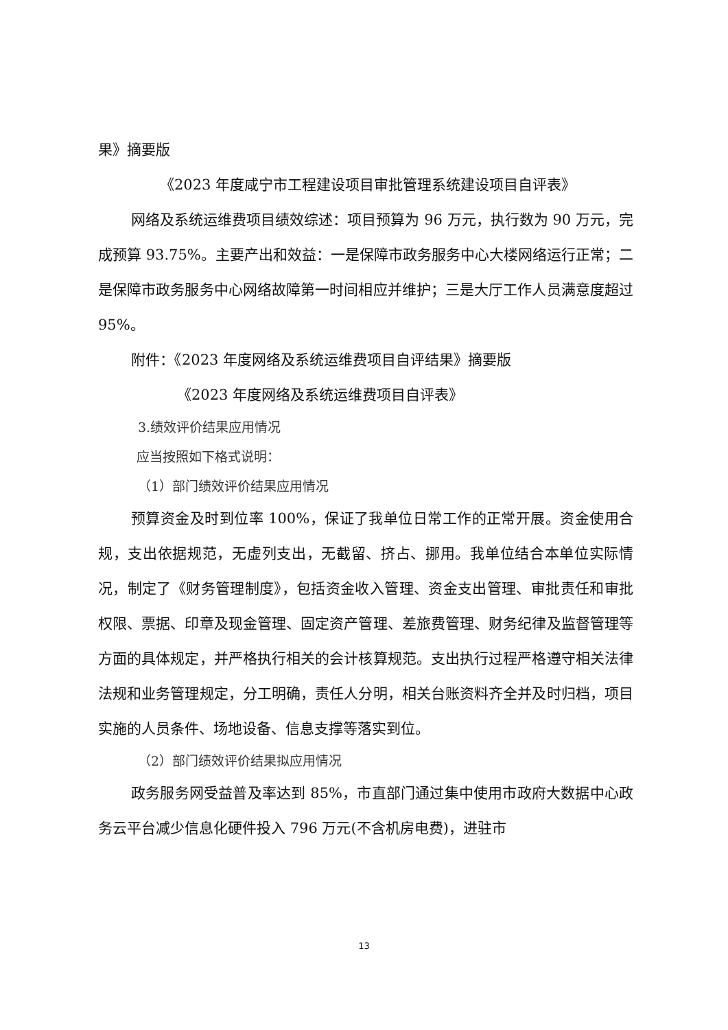果》摘要版
《2023 年度咸宁市工程建设项目审批管理系统建设项目自评表》
网络及系统运维费项目绩效综述：项目预算为 96 万元，执行数为 90 万元，完成预算 93.75%。主要产出和效益：一是保障市政务服务中心大楼网络运行正常；二是保障市政务服务中心网络故障第一时间相应并维护；三是大厅工作人员满意度超过 95%。
附件：《2023 年度网络及系统运维费项目自评结果》摘要版
《2023 年度网络及系统运维费项目自评表》
3.绩效评价结果应用情况
应当按照如下格式说明：
（1）部门绩效评价结果应用情况
预算资金及时到位率 100%，保证了我单位日常工作的正常开展。资金使用合规，支出依据规范，无虚列支出，无截留、挤占、挪用。我单位结合本单位实际情况，制定了《财务管理制度》，包括资金收入管理、资金支出管理、审批责任和审批权限、票据、印章及现金管理、固定资产管理、差旅费管理、财务纪律及监督管理等方面的具体规定，并严格执行相关的会计核算规范。支出执行过程严格遵守相关法律法规和业务管理规定，分工明确，责任人分明，相关台账资料齐全并及时归档，项目实施的人员条件、场地设备、信息支撑等落实到位。
（2）部门绩效评价结果拟应用情况
政务服务网受益普及率达到 85%，市直部门通过集中使用市政府大数据中心政务云平台减少信息化硬件投入 796 万元(不含机房电费)，进驻市
13